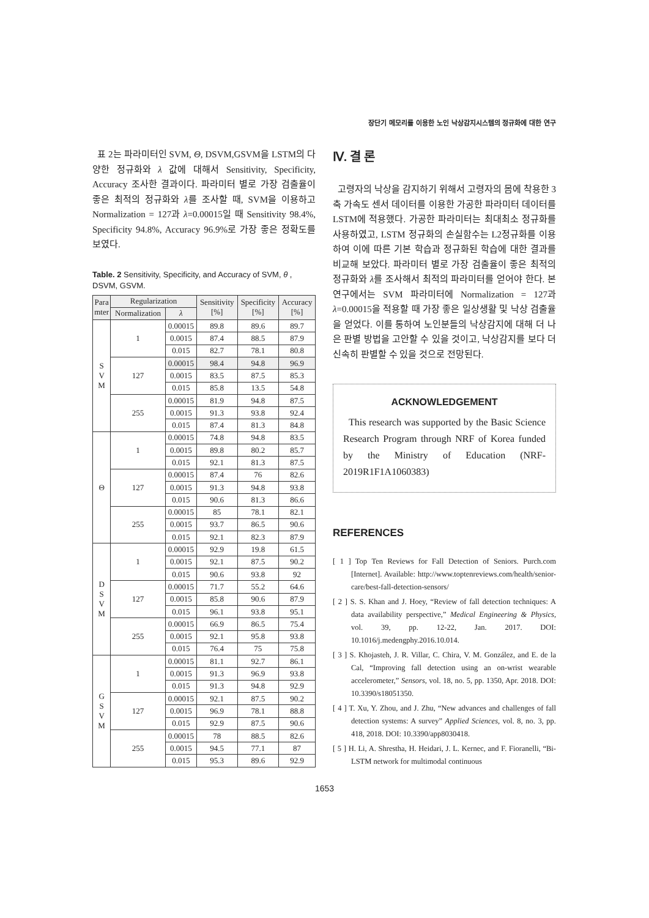장단기 메모리를 이용한 노인 낙상감지시스템의 정규화에 대한 연구
표 2는 파라미터인 SVM, Θ, DSVM,GSVM을 LSTM의 다양한 정규화와 λ 값에 대해서 Sensitivity, Specificity, Accuracy 조사한 결과이다. 파라미터 별로 가장 검출율이 좋은 최적의 정규화와 λ를 조사할 때, SVM을 이용하고 Normalization = 127과 λ=0.00015일 때 Sensitivity 98.4%, Specificity 94.8%, Accuracy 96.9%로 가장 좋은 정확도를 보였다.
Table. 2 Sensitivity, Specificity, and Accuracy of SVM, θ , DSVM, GSVM.
| Para mter | Regularization | | Sensitivity [%] | Specificity [%] | Accuracy [%] |
| --- | --- | --- | --- | --- | --- |
| | Normalization | λ | | | |
| S V M | 1 | 0.00015 | 89.8 | 89.6 | 89.7 |
| | | 0.0015 | 87.4 | 88.5 | 87.9 |
| | | 0.015 | 82.7 | 78.1 | 80.8 |
| | 127 | 0.00015 | 98.4 | 94.8 | 96.9 |
| | | 0.0015 | 83.5 | 87.5 | 85.3 |
| | | 0.015 | 85.8 | 13.5 | 54.8 |
| | 255 | 0.00015 | 81.9 | 94.8 | 87.5 |
| | | 0.0015 | 91.3 | 93.8 | 92.4 |
| | | 0.015 | 87.4 | 81.3 | 84.8 |
| Θ | 1 | 0.00015 | 74.8 | 94.8 | 83.5 |
| | | 0.0015 | 89.8 | 80.2 | 85.7 |
| | | 0.015 | 92.1 | 81.3 | 87.5 |
| | 127 | 0.00015 | 87.4 | 76 | 82.6 |
| | | 0.0015 | 91.3 | 94.8 | 93.8 |
| | | 0.015 | 90.6 | 81.3 | 86.6 |
| | 255 | 0.00015 | 85 | 78.1 | 82.1 |
| | | 0.0015 | 93.7 | 86.5 | 90.6 |
| | | 0.015 | 92.1 | 82.3 | 87.9 |
| D S V M | 1 | 0.00015 | 92.9 | 19.8 | 61.5 |
| | | 0.0015 | 92.1 | 87.5 | 90.2 |
| | | 0.015 | 90.6 | 93.8 | 92 |
| | 127 | 0.00015 | 71.7 | 55.2 | 64.6 |
| | | 0.0015 | 85.8 | 90.6 | 87.9 |
| | | 0.015 | 96.1 | 93.8 | 95.1 |
| | 255 | 0.00015 | 66.9 | 86.5 | 75.4 |
| | | 0.0015 | 92.1 | 95.8 | 93.8 |
| | | 0.015 | 76.4 | 75 | 75.8 |
| G S V M | 1 | 0.00015 | 81.1 | 92.7 | 86.1 |
| | | 0.0015 | 91.3 | 96.9 | 93.8 |
| | | 0.015 | 91.3 | 94.8 | 92.9 |
| | 127 | 0.00015 | 92.1 | 87.5 | 90.2 |
| | | 0.0015 | 96.9 | 78.1 | 88.8 |
| | | 0.015 | 92.9 | 87.5 | 90.6 |
| | 255 | 0.00015 | 78 | 88.5 | 82.6 |
| | | 0.0015 | 94.5 | 77.1 | 87 |
| | | 0.015 | 95.3 | 89.6 | 92.9 |
Ⅳ. 결 론
고령자의 낙상을 감지하기 위해서 고령자의 몸에 착용한 3축 가속도 센서 데이터를 이용한 가공한 파라미터 데이터를 LSTM에 적용했다. 가공한 파라미터는 최대최소 정규화를 사용하였고, LSTM 정규화의 손실함수는 L2정규화를 이용하여 이에 따른 기본 학습과 정규화된 학습에 대한 결과를 비교해 보았다. 파라미터 별로 가장 검출율이 좋은 최적의 정규화와 λ를 조사해서 최적의 파라미터를 얻어야 한다. 본 연구에서는 SVM 파라미터에 Normalization = 127과 λ=0.00015을 적용할 때 가장 좋은 일상생활 및 낙상 검출율을 얻었다. 이를 통하여 노인분들의 낙상감지에 대해 더 나은 판별 방법을 고안할 수 있을 것이고, 낙상감지를 보다 더 신속히 판별할 수 있을 것으로 전망된다.
ACKNOWLEDGEMENT
This research was supported by the Basic Science Research Program through NRF of Korea funded by the Ministry of Education (NRF-2019R1F1A1060383)
REFERENCES
[ 1 ] Top Ten Reviews for Fall Detection of Seniors. Purch.com [Internet]. Available: http://www.toptenreviews.com/health/senior-care/best-fall-detection-sensors/
[ 2 ] S. S. Khan and J. Hoey, “Review of fall detection techniques: A data availability perspective,” Medical Engineering & Physics, vol. 39, pp. 12-22, Jan. 2017. DOI: 10.1016/j.medengphy.2016.10.014.
[ 3 ] S. Khojasteh, J. R. Villar, C. Chira, V. M. González, and E. de la Cal, “Improving fall detection using an on-wrist wearable accelerometer,” Sensors, vol. 18, no. 5, pp. 1350, Apr. 2018. DOI: 10.3390/s18051350.
[ 4 ] T. Xu, Y. Zhou, and J. Zhu, “New advances and challenges of fall detection systems: A survey” Applied Sciences, vol. 8, no. 3, pp. 418, 2018. DOI: 10.3390/app8030418.
[ 5 ] H. Li, A. Shrestha, H. Heidari, J. L. Kernec, and F. Fioranelli, “Bi-LSTM network for multimodal continuous
1653